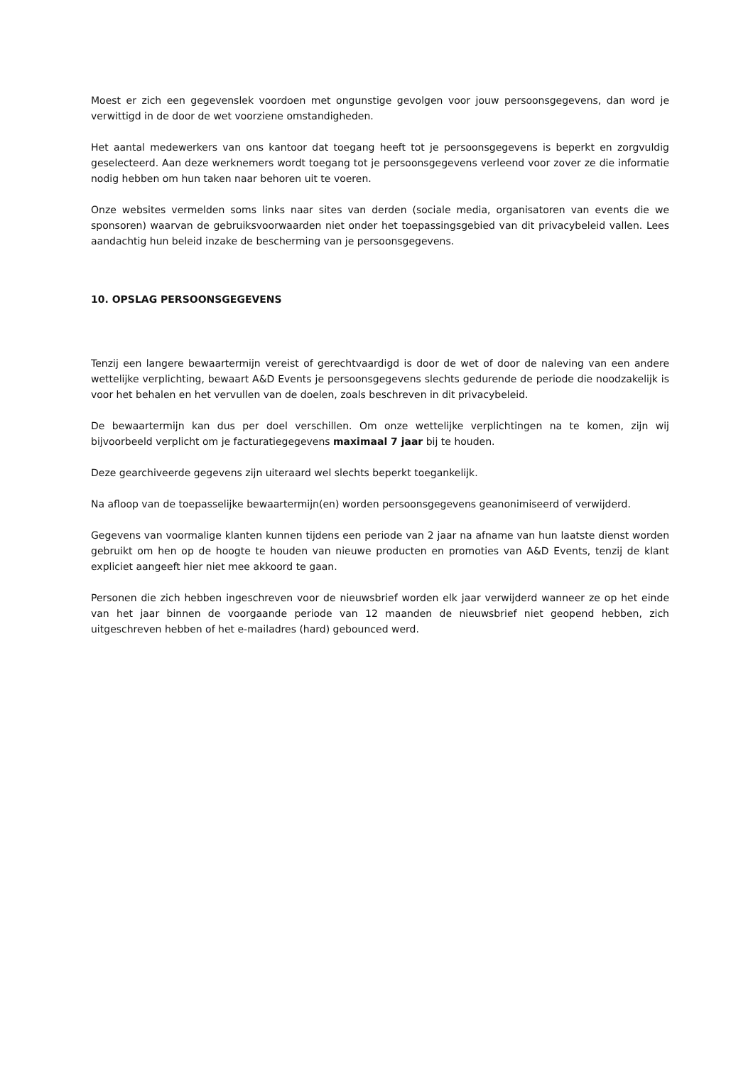Moest er zich een gegevenslek voordoen met ongunstige gevolgen voor jouw persoonsgegevens, dan word je verwittigd in de door de wet voorziene omstandigheden.
Het aantal medewerkers van ons kantoor dat toegang heeft tot je persoonsgegevens is beperkt en zorgvuldig geselecteerd. Aan deze werknemers wordt toegang tot je persoonsgegevens verleend voor zover ze die informatie nodig hebben om hun taken naar behoren uit te voeren.
Onze websites vermelden soms links naar sites van derden (sociale media, organisatoren van events die we sponsoren) waarvan de gebruiksvoorwaarden niet onder het toepassingsgebied van dit privacybeleid vallen. Lees aandachtig hun beleid inzake de bescherming van je persoonsgegevens.
10. OPSLAG PERSOONSGEGEVENS
Tenzij een langere bewaartermijn vereist of gerechtvaardigd is door de wet of door de naleving van een andere wettelijke verplichting, bewaart A&D Events je persoonsgegevens slechts gedurende de periode die noodzakelijk is voor het behalen en het vervullen van de doelen, zoals beschreven in dit privacybeleid.
De bewaartermijn kan dus per doel verschillen. Om onze wettelijke verplichtingen na te komen, zijn wij bijvoorbeeld verplicht om je facturatiegegevens maximaal 7 jaar bij te houden.
Deze gearchiveerde gegevens zijn uiteraard wel slechts beperkt toegankelijk.
Na afloop van de toepasselijke bewaartermijn(en) worden persoonsgegevens geanonimiseerd of verwijderd.
Gegevens van voormalige klanten kunnen tijdens een periode van 2 jaar na afname van hun laatste dienst worden gebruikt om hen op de hoogte te houden van nieuwe producten en promoties van A&D Events, tenzij de klant expliciet aangeeft hier niet mee akkoord te gaan.
Personen die zich hebben ingeschreven voor de nieuwsbrief worden elk jaar verwijderd wanneer ze op het einde van het jaar binnen de voorgaande periode van 12 maanden de nieuwsbrief niet geopend hebben, zich uitgeschreven hebben of het e-mailadres (hard) gebounced werd.